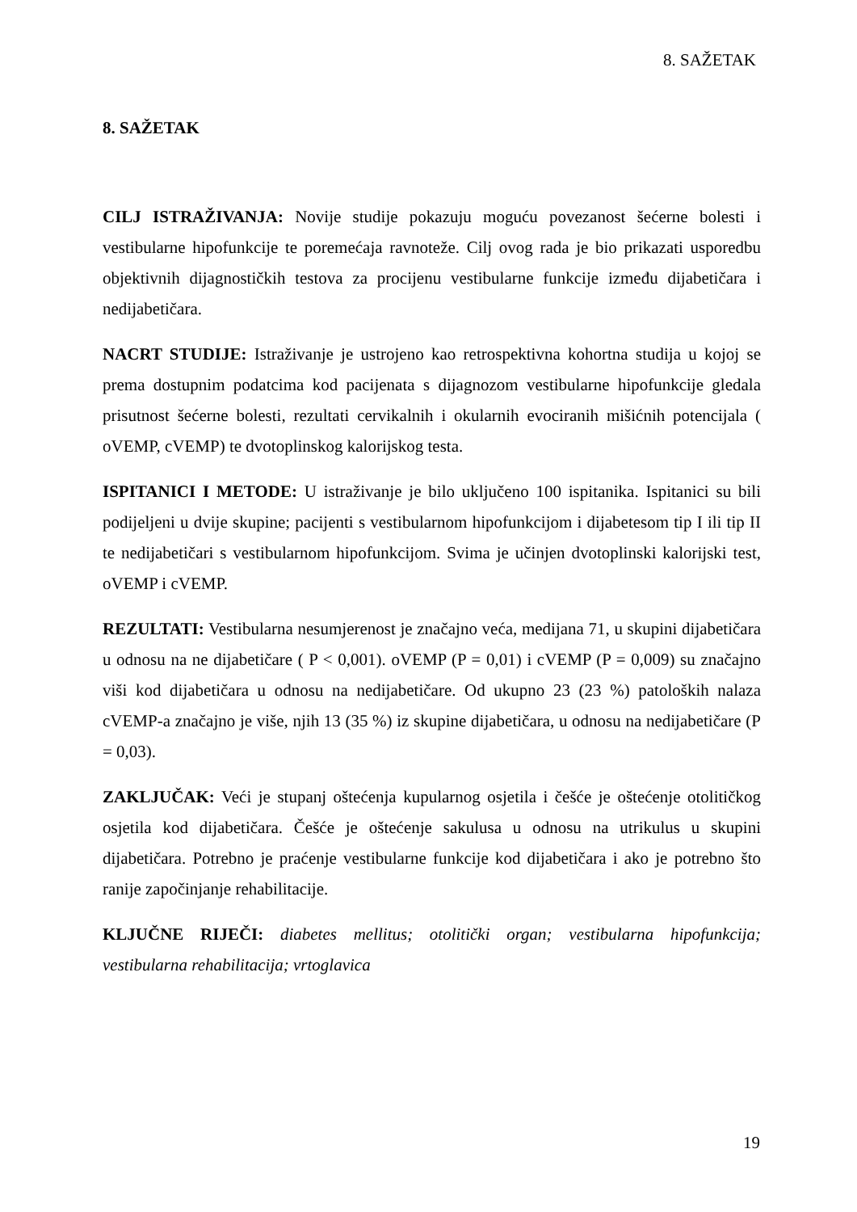8. SAŽETAK
8. SAŽETAK
CILJ ISTRAŽIVANJA: Novije studije pokazuju moguću povezanost šećerne bolesti i vestibularne hipofunkcije te poremećaja ravnoteže. Cilj ovog rada je bio prikazati usporedbu objektivnih dijagnostičkih testova za procijenu vestibularne funkcije između dijabetičara i nedijabetičara.
NACRT STUDIJE: Istraživanje je ustrojeno kao retrospektivna kohortna studija u kojoj se prema dostupnim podatcima kod pacijenata s dijagnozom vestibularne hipofunkcije gledala prisutnost šećerne bolesti, rezultati cervikalnih i okularnih evociranih mišićnih potencijala ( oVEMP, cVEMP) te dvotoplinskog kalorijskog testa.
ISPITANICI I METODE: U istraživanje je bilo uključeno 100 ispitanika. Ispitanici su bili podijeljeni u dvije skupine; pacijenti s vestibularnom hipofunkcijom i dijabetesom tip I ili tip II te nedijabetičari s vestibularnom hipofunkcijom. Svima je učinjen dvotoplinski kalorijski test, oVEMP i cVEMP.
REZULTATI: Vestibularna nesumjerenost je značajno veća, medijana 71, u skupini dijabetičara u odnosu na ne dijabetičare ( P < 0,001). oVEMP (P = 0,01) i cVEMP (P = 0,009) su značajno viši kod dijabetičara u odnosu na nedijabetičare. Od ukupno 23 (23 %) patoloških nalaza cVEMP-a značajno je više, njih 13 (35 %) iz skupine dijabetičara, u odnosu na nedijabetičare (P = 0,03).
ZAKLJUČAK: Veći je stupanj oštećenja kupularnog osjetila i češće je oštećenje otolitičkog osjetila kod dijabetičara. Češće je oštećenje sakulusa u odnosu na utrikulus u skupini dijabetičara. Potrebno je praćenje vestibularne funkcije kod dijabetičara i ako je potrebno što ranije započinjanje rehabilitacije.
KLJUČNE RIJEČI: diabetes mellitus; otolitički organ; vestibularna hipofunkcija; vestibularna rehabilitacija; vrtoglavica
19